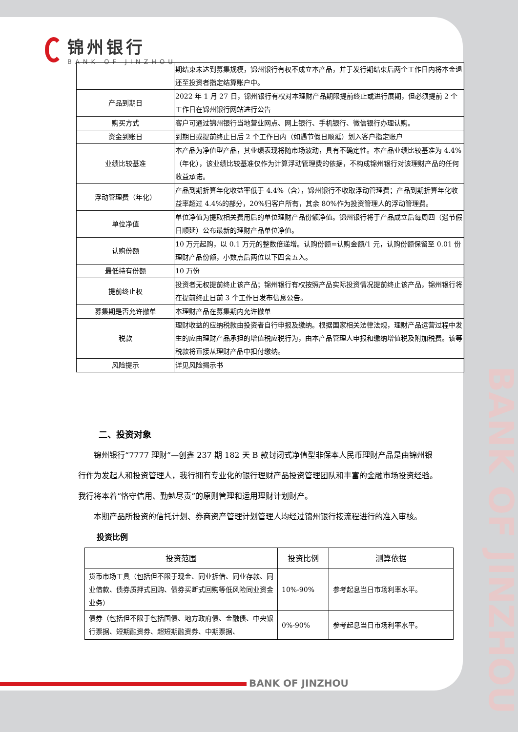锦州银行
BANK OF JINZHOU
| | 期结束未达到募集规模，锦州银行有权不成立本产品，并于发行期结束后两个工作日内将本金退还至投资者指定结算账户中。 |
| 产品到期日 | 2022 年 1 月 27 日，锦州银行有权对本理财产品期限提前终止或进行展期，但必须提前 2 个工作日在锦州银行网站进行公告 |
| 购买方式 | 客户可通过锦州银行当地营业网点、网上银行、手机银行、微信银行办理认购。 |
| 资金到账日 | 到期日或提前终止日后 2 个工作日内（如遇节假日顺延）划入客户指定账户 |
| 业绩比较基准 | 本产品为净值型产品，其业绩表现将随市场波动，具有不确定性。本产品业绩比较基准为 4.4%（年化），该业绩比较基准仅作为计算浮动管理费的依据，不构成锦州银行对该理财产品的任何收益承诺。 |
| 浮动管理费（年化） | 产品到期折算年化收益率低于 4.4%（含），锦州银行不收取浮动管理费；产品到期折算年化收益率超过 4.4%的部分，20%归客户所有，其余 80%作为投资管理人的浮动管理费。 |
| 单位净值 | 单位净值为提取相关费用后的单位理财产品份额净值。锦州银行将于产品成立后每周四（遇节假日顺延）公布最新的理财产品单位净值。 |
| 认购份额 | 10 万元起购，以 0.1 万元的整数倍递增。认购份额=认购金额/1 元，认购份额保留至 0.01 份理财产品份额，小数点后两位以下四舍五入。 |
| 最低持有份额 | 10 万份 |
| 提前终止权 | 投资者无权提前终止该产品；锦州银行有权按照产品实际投资情况提前终止该产品，锦州银行将在提前终止日前 3 个工作日发布信息公告。 |
| 募集期是否允许撤单 | 本理财产品在募集期内允许撤单 |
| 税款 | 理财收益的应纳税款由投资者自行申报及缴纳。根据国家相关法律法规，理财产品运营过程中发生的应由理财产品承担的增值税应税行为，由本产品管理人申报和缴纳增值税及附加税费。该等税款将直接从理财产品中扣付缴纳。 |
| 风险提示 | 详见风险揭示书 |
二、投资对象
锦州银行“7777 理财”—创鑫 237 期 182 天 B 款封闭式净值型非保本人民币理财产品是由锦州银行作为发起人和投资管理人，我行拥有专业化的银行理财产品投资管理团队和丰富的金融市场投资经验。我行将本着“恪守信用、勤勉尽责”的原则管理和运用理财计划财产。
本期产品所投资的信托计划、券商资产管理计划管理人均经过锦州银行按流程进行的准入审核。
投资比例
| 投资范围 | 投资比例 | 测算依据 |
| --- | --- | --- |
| 货币市场工具（包括但不限于现金、同业拆借、同业存款、同业借款、债券质押式回购、债券买断式回购等低风险同业资金业务） | 10%-90% | 参考起息当日市场利率水平。 |
| 债券（包括但不限于包括国债、地方政府债、金融债、中央银行票据、短期融资券、超短期融资券、中期票据、 | 0%-90% | 参考起息当日市场利率水平。 |
BANK OF JINZHOU
BANK OF JINZHOU